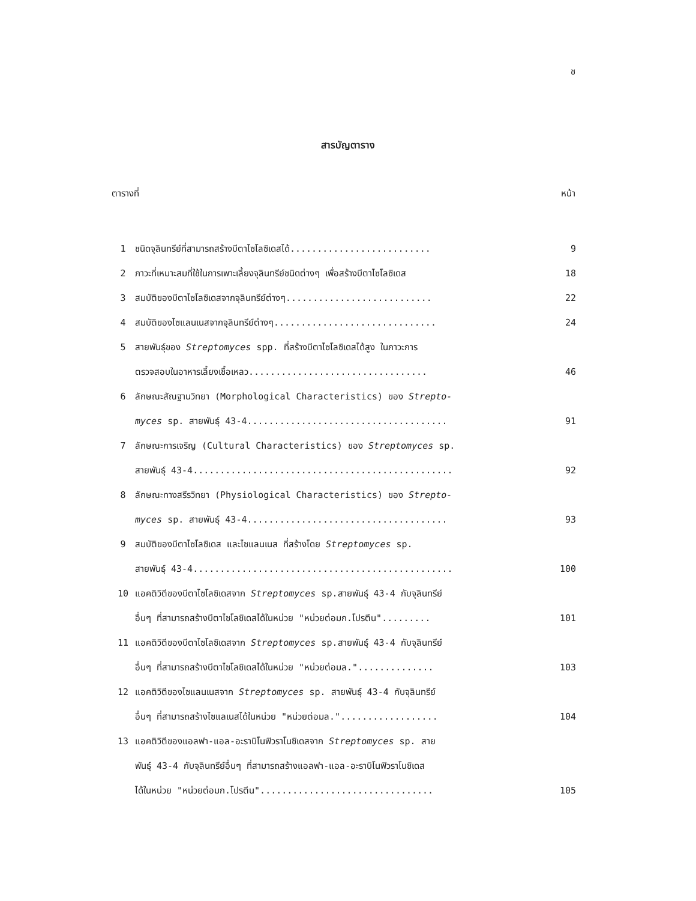ช
สารบัญตาราง
| ตารางที่ | | หน้า |
| --- | --- | --- |
| 1 | ชนิดจุลินทรีย์ที่สามารถสร้างบีตาไซโลซิเดสได้.......................... | 9 |
| 2 | ภาวะที่เหมาะสมที่ใช้ในการเพาะเลี้ยงจุลินทรีย์ชนิดต่างๆ เพื่อสร้างบีตาไซโลซิเดส | 18 |
| 3 | สมบัติของบีตาไซโลซิเดสจากจุลินทรีย์ต่างๆ........................... | 22 |
| 4 | สมบัติของไซแลนเนสจากจุลินทรีย์ต่างๆ.............................. | 24 |
| 5 | สายพันธุ์ของ Streptomyces spp. ที่สร้างบีตาไซโลซิเดสได้สูง ในภาวะการ ตรวจสอบในอาหารเลี้ยงเชื้อเหลว................................. | 46 |
| 6 | ลักษณะสัณฐานวิทยา (Morphological Characteristics) ของ Strepto- myces sp. สายพันธุ์ 43-4..................................... | 91 |
| 7 | ลักษณะการเจริญ (Cultural Characteristics) ของ Streptomyces sp. สายพันธุ์ 43-4................................................ | 92 |
| 8 | ลักษณะทางสรีรวิทยา (Physiological Characteristics) ของ Strepto- myces sp. สายพันธุ์ 43-4..................................... | 93 |
| 9 | สมบัติของบีตาไซโลซิเดส และไซแลนเนส ที่สร้างโดย Streptomyces sp. สายพันธุ์ 43-4................................................ | 100 |
| 10 | แอคติวิตีของบีตาไซโลซิเดสจาก Streptomyces sp.สายพันธุ์ 43-4 กับจุลินทรีย์ อื่นๆ ที่สามารถสร้างบีตาไซโลซิเดสได้ในหน่วย "หน่วยต่อมก.โปรตีน"......... | 101 |
| 11 | แอคติวิตีของบีตาไซโลซิเดสจาก Streptomyces sp.สายพันธุ์ 43-4 กับจุลินทรีย์ อื่นๆ ที่สามารถสร้างบีตาไซโลซิเดสได้ในหน่วย "หน่วยต่อมล.".............. | 103 |
| 12 | แอคติวิตีของไซแลนเนสจาก Streptomyces sp. สายพันธุ์ 43-4 กับจุลินทรีย์ อื่นๆ ที่สามารถสร้างไซแลเนสได้ในหน่วย "หน่วยต่อมล.".................. | 104 |
| 13 | แอคติวิตีของแอลฟา-แอล-อะราบิโนฟิวราโนซิเดสจาก Streptomyces sp. สาย พันธุ์ 43-4 กับจุลินทรีย์อื่นๆ ที่สามารถสร้างแอลฟา-แอล-อะราบิโนฟิวราโนซิเดส ได้ในหน่วย "หน่วยต่อมก.โปรตีน"................................ | 105 |